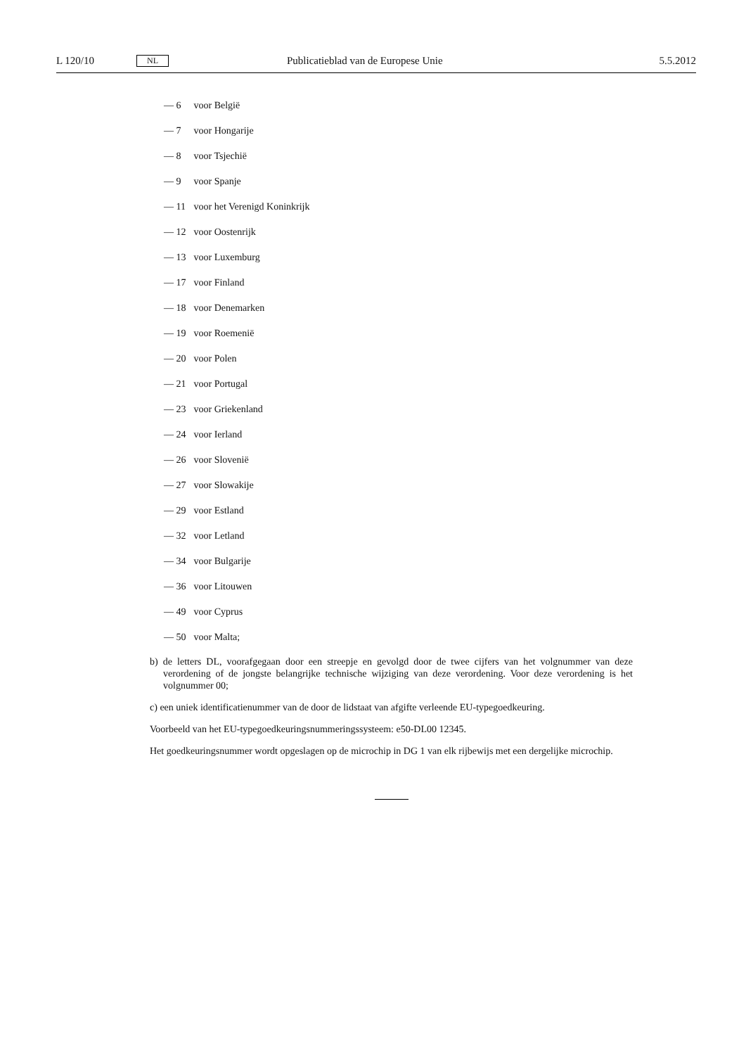L 120/10 NL Publicatieblad van de Europese Unie 5.5.2012
— 6 voor België
— 7 voor Hongarije
— 8 voor Tsjechië
— 9 voor Spanje
— 11 voor het Verenigd Koninkrijk
— 12 voor Oostenrijk
— 13 voor Luxemburg
— 17 voor Finland
— 18 voor Denemarken
— 19 voor Roemenië
— 20 voor Polen
— 21 voor Portugal
— 23 voor Griekenland
— 24 voor Ierland
— 26 voor Slovenië
— 27 voor Slowakije
— 29 voor Estland
— 32 voor Letland
— 34 voor Bulgarije
— 36 voor Litouwen
— 49 voor Cyprus
— 50 voor Malta;
b) de letters DL, voorafgegaan door een streepje en gevolgd door de twee cijfers van het volgnummer van deze verordening of de jongste belangrijke technische wijziging van deze verordening. Voor deze verordening is het volgnummer 00;
c) een uniek identificatienummer van de door de lidstaat van afgifte verleende EU-typegoedkeuring.
Voorbeeld van het EU-typegoedkeuringsnummeringssysteem: e50-DL00 12345.
Het goedkeuringsnummer wordt opgeslagen op de microchip in DG 1 van elk rijbewijs met een dergelijke microchip.